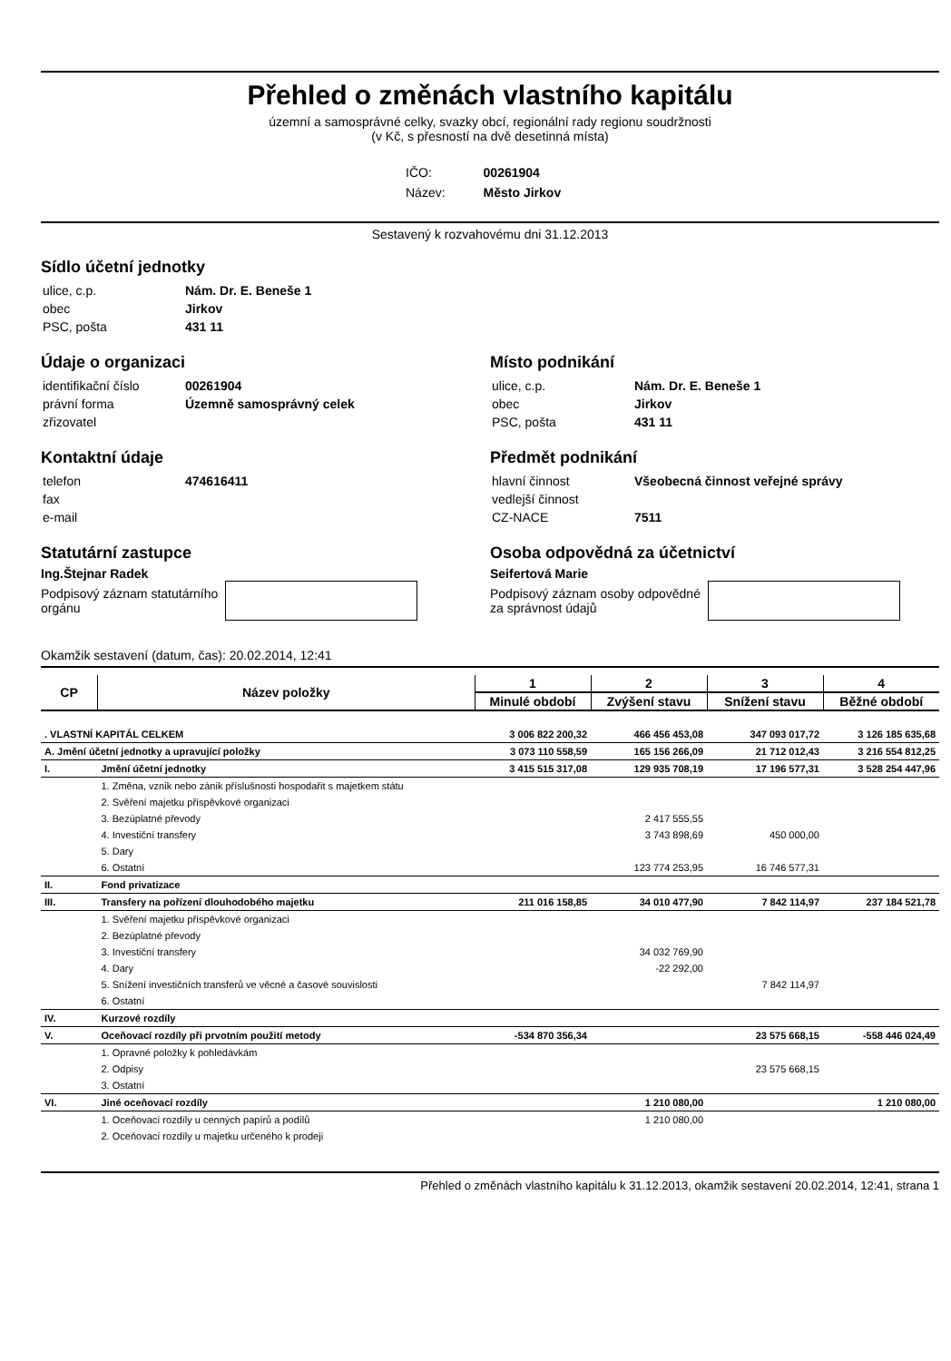Přehled o změnách vlastního kapitálu
územní a samosprávné celky, svazky obcí, regionální rady regionu soudržnosti
(v Kč, s přesností na dvě desetinná místa)
| IČO: | 00261904 |
| Název: | Město Jirkov |
Sestavený k rozvahovému dni 31.12.2013
Sídlo účetní jednotky
| ulice, c.p. | Nám. Dr. E. Beneše 1 |
| obec | Jirkov |
| PSC, pošta | 431 11 |
Údaje o organizaci
| identifikační číslo | 00261904 |
| právní forma | Územně samosprávný celek |
| zřizovatel | |
Kontaktní údaje
| telefon | 474616411 |
| fax | |
| e-mail | |
Statutární zastupce
Ing.Štejnar Radek
Podpisový záznam statutárního
orgánu
Místo podnikání
| ulice, c.p. | Nám. Dr. E. Beneše 1 |
| obec | Jirkov |
| PSC, pošta | 431 11 |
Předmět podnikání
| hlavní činnost | Všeobecná činnost veřejné správy |
| vedlejší činnost | |
| CZ-NACE | 7511 |
Osoba odpovědná za účetnictví
Seifertová Marie
Podpisový záznam osoby odpovědné
za správnost údajů
Okamžik sestavení (datum, čas): 20.02.2014, 12:41
| CP | Název položky | 1 | 2 | 3 | 4 |
| --- | --- | --- | --- | --- | --- |
| | | Minulé období | Zvýšení stavu | Snížení stavu | Běžné období |
| . VLASTNÍ KAPITÁL CELKEM | | 3 006 822 200,32 | 466 456 453,08 | 347 093 017,72 | 3 126 185 635,68 |
| A. Jmění účetní jednotky a upravující položky | | 3 073 110 558,59 | 165 156 266,09 | 21 712 012,43 | 3 216 554 812,25 |
| I. | Jmění účetní jednotky | 3 415 515 317,08 | 129 935 708,19 | 17 196 577,31 | 3 528 254 447,96 |
| | 1. Změna, vznik nebo zánik příslušnosti hospodařit s majetkem státu | | | | |
| | 2. Svěření majetku příspěvkové organizaci | | | | |
| | 3. Bezúplatné převody | | 2 417 555,55 | | |
| | 4. Investiční transfery | | 3 743 898,69 | 450 000,00 | |
| | 5. Dary | | | | |
| | 6. Ostatní | | 123 774 253,95 | 16 746 577,31 | |
| II. | Fond privatizace | | | | |
| III. | Transfery na pořízení dlouhodobého majetku | 211 016 158,85 | 34 010 477,90 | 7 842 114,97 | 237 184 521,78 |
| | 1. Svěření majetku příspěvkové organizaci | | | | |
| | 2. Bezúplatné převody | | | | |
| | 3. Investiční transfery | | 34 032 769,90 | | |
| | 4. Dary | | -22 292,00 | | |
| | 5. Snížení investičních transferů ve věcné a časové souvislosti | | | 7 842 114,97 | |
| | 6. Ostatní | | | | |
| IV. | Kurzové rozdíly | | | | |
| V. | Oceňovací rozdíly při prvotním použití metody | -534 870 356,34 | | 23 575 668,15 | -558 446 024,49 |
| | 1. Opravné položky k pohledávkám | | | | |
| | 2. Odpisy | | | 23 575 668,15 | |
| | 3. Ostatní | | | | |
| VI. | Jiné oceňovací rozdíly | | 1 210 080,00 | | 1 210 080,00 |
| | 1. Oceňovací rozdíly u cenných papírů a podílů | | 1 210 080,00 | | |
| | 2. Oceňovací rozdíly u majetku určeného k prodeji | | | | |
Přehled o změnách vlastního kapitálu k 31.12.2013, okamžik sestavení 20.02.2014, 12:41, strana 1